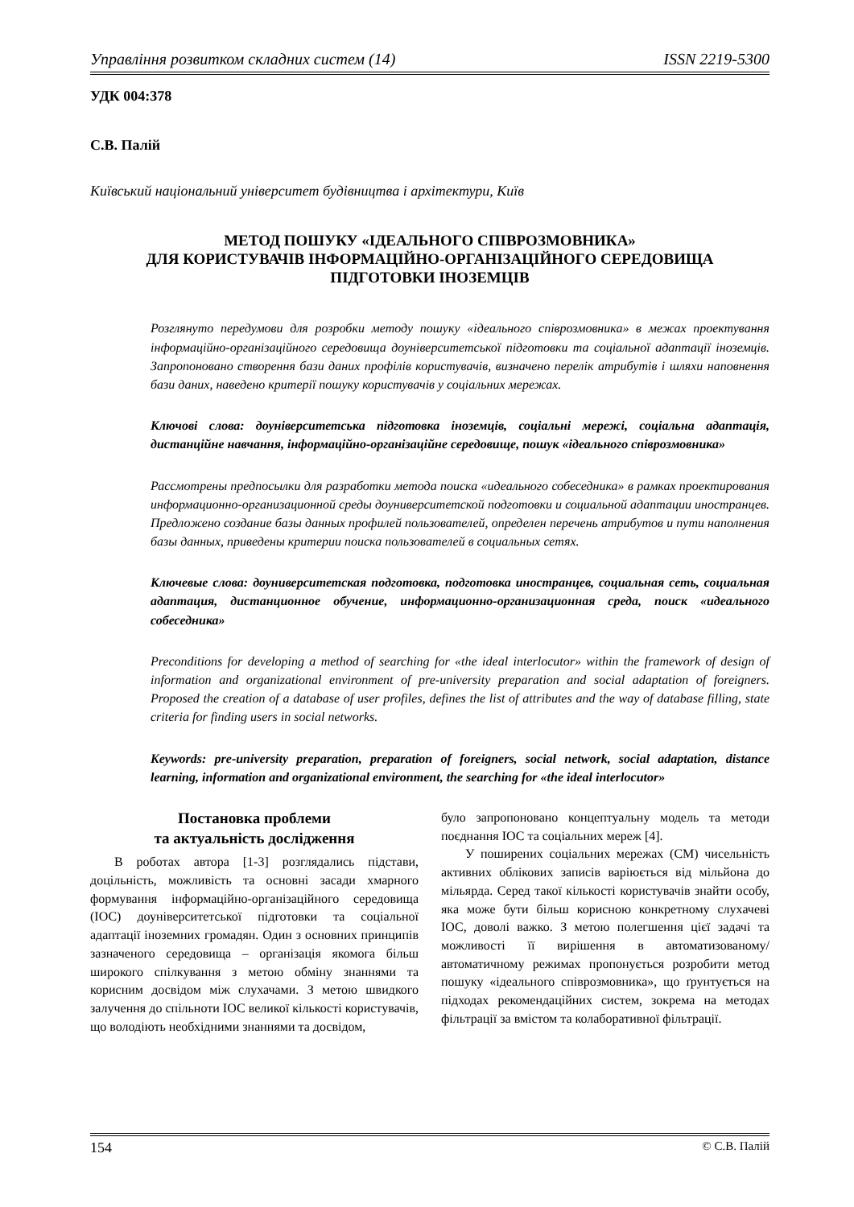Управління розвитком складних систем (14) ISSN 2219-5300
УДК 004:378
С.В. Палій
Київський національний університет будівництва і архітектури, Київ
МЕТОД ПОШУКУ «ІДЕАЛЬНОГО СПІВРОЗМОВНИКА»
ДЛЯ КОРИСТУВАЧІВ ІНФОРМАЦІЙНО-ОРГАНІЗАЦІЙНОГО СЕРЕДОВИЩА
ПІДГОТОВКИ ІНОЗЕМЦІВ
Розглянуто передумови для розробки методу пошуку «ідеального співрозмовника» в межах проектування інформаційно-організаційного середовища доуніверситетської підготовки та соціальної адаптації іноземців. Запропоновано створення бази даних профілів користувачів, визначено перелік атрибутів і шляхи наповнення бази даних, наведено критерії пошуку користувачів у соціальних мережах.
Ключові слова: доуніверситетська підготовка іноземців, соціальні мережі, соціальна адаптація, дистанційне навчання, інформаційно-організаційне середовище, пошук «ідеального співрозмовника»
Рассмотрены предпосылки для разработки метода поиска «идеального собеседника» в рамках проектирования информационно-организационной среды доуниверситетской подготовки и социальной адаптации иностранцев. Предложено создание базы данных профилей пользователей, определен перечень атрибутов и пути наполнения базы данных, приведены критерии поиска пользователей в социальных сетях.
Ключевые слова: доуниверситетская подготовка, подготовка иностранцев, социальная сеть, социальная адаптация, дистанционное обучение, информационно-организационная среда, поиск «идеального собеседника»
Preconditions for developing a method of searching for «the ideal interlocutor» within the framework of design of information and organizational environment of pre-university preparation and social adaptation of foreigners. Proposed the creation of a database of user profiles, defines the list of attributes and the way of database filling, state criteria for finding users in social networks.
Keywords: pre-university preparation, preparation of foreigners, social network, social adaptation, distance learning, information and organizational environment, the searching for «the ideal interlocutor»
Постановка проблеми
та актуальність дослідження
В роботах автора [1-3] розглядались підстави, доцільність, можливість та основні засади хмарного формування інформаційно-організаційного середовища (ІОС) доуніверситетської підготовки та соціальної адаптації іноземних громадян. Один з основних принципів зазначеного середовища – організація якомога більш широкого спілкування з метою обміну знаннями та корисним досвідом між слухачами. З метою швидкого залучення до спільноти ІОС великої кількості користувачів, що володіють необхідними знаннями та досвідом,
було запропоновано концептуальну модель та методи поєднання ІОС та соціальних мереж [4].
У поширених соціальних мережах (СМ) чисельність активних облікових записів варіюється від мільйона до мільярда. Серед такої кількості користувачів знайти особу, яка може бути більш корисною конкретному слухачеві ІОС, доволі важко. З метою полегшення цієї задачі та можливості її вирішення в автоматизованому/автоматичному режимах пропонується розробити метод пошуку «ідеального співрозмовника», що ґрунтується на підходах рекомендаційних систем, зокрема на методах фільтрації за вмістом та колаборативної фільтрації.
154 © С.В. Палій